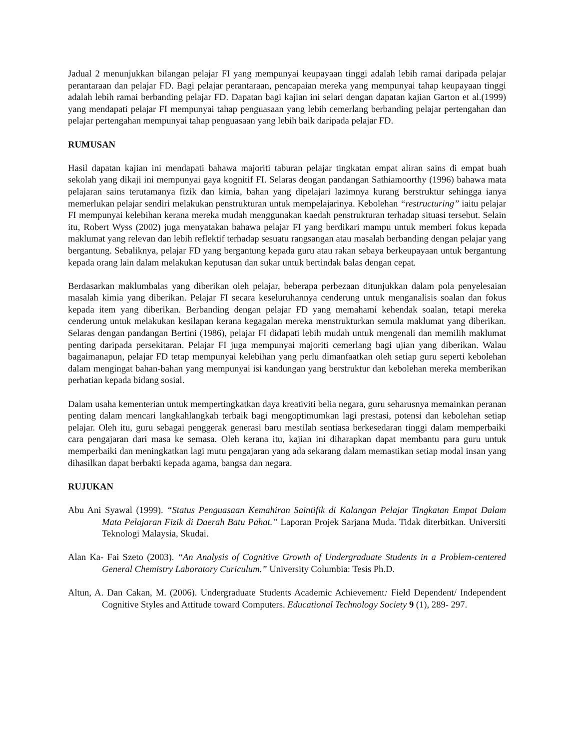Jadual 2 menunjukkan bilangan pelajar FI yang mempunyai keupayaan tinggi adalah lebih ramai daripada pelajar perantaraan dan pelajar FD. Bagi pelajar perantaraan, pencapaian mereka yang mempunyai tahap keupayaan tinggi adalah lebih ramai berbanding pelajar FD. Dapatan bagi kajian ini selari dengan dapatan kajian Garton et al.(1999) yang mendapati pelajar FI mempunyai tahap penguasaan yang lebih cemerlang berbanding pelajar pertengahan dan pelajar pertengahan mempunyai tahap penguasaan yang lebih baik daripada pelajar FD.
RUMUSAN
Hasil dapatan kajian ini mendapati bahawa majoriti taburan pelajar tingkatan empat aliran sains di empat buah sekolah yang dikaji ini mempunyai gaya kognitif FI. Selaras dengan pandangan Sathiamoorthy (1996) bahawa mata pelajaran sains terutamanya fizik dan kimia, bahan yang dipelajari lazimnya kurang berstruktur sehingga ianya memerlukan pelajar sendiri melakukan penstrukturan untuk mempelajarinya. Kebolehan “restructuring” iaitu pelajar FI mempunyai kelebihan kerana mereka mudah menggunakan kaedah penstrukturan terhadap situasi tersebut. Selain itu, Robert Wyss (2002) juga menyatakan bahawa pelajar FI yang berdikari mampu untuk memberi fokus kepada maklumat yang relevan dan lebih reflektif terhadap sesuatu rangsangan atau masalah berbanding dengan pelajar yang bergantung. Sebaliknya, pelajar FD yang bergantung kepada guru atau rakan sebaya berkeupayaan untuk bergantung kepada orang lain dalam melakukan keputusan dan sukar untuk bertindak balas dengan cepat.
Berdasarkan maklumbalas yang diberikan oleh pelajar, beberapa perbezaan ditunjukkan dalam pola penyelesaian masalah kimia yang diberikan. Pelajar FI secara keseluruhannya cenderung untuk menganalisis soalan dan fokus kepada item yang diberikan. Berbanding dengan pelajar FD yang memahami kehendak soalan, tetapi mereka cenderung untuk melakukan kesilapan kerana kegagalan mereka menstrukturkan semula maklumat yang diberikan. Selaras dengan pandangan Bertini (1986), pelajar FI didapati lebih mudah untuk mengenali dan memilih maklumat penting daripada persekitaran. Pelajar FI juga mempunyai majoriti cemerlang bagi ujian yang diberikan. Walau bagaimanapun, pelajar FD tetap mempunyai kelebihan yang perlu dimanfaatkan oleh setiap guru seperti kebolehan dalam mengingat bahan-bahan yang mempunyai isi kandungan yang berstruktur dan kebolehan mereka memberikan perhatian kepada bidang sosial.
Dalam usaha kementerian untuk mempertingkatkan daya kreativiti belia negara, guru seharusnya memainkan peranan penting dalam mencari langkahlangkah terbaik bagi mengoptimumkan lagi prestasi, potensi dan kebolehan setiap pelajar. Oleh itu, guru sebagai penggerak generasi baru mestilah sentiasa berkesedaran tinggi dalam memperbaiki cara pengajaran dari masa ke semasa. Oleh kerana itu, kajian ini diharapkan dapat membantu para guru untuk memperbaiki dan meningkatkan lagi mutu pengajaran yang ada sekarang dalam memastikan setiap modal insan yang dihasilkan dapat berbakti kepada agama, bangsa dan negara.
RUJUKAN
Abu Ani Syawal (1999). “Status Penguasaan Kemahiran Saintifik di Kalangan Pelajar Tingkatan Empat Dalam Mata Pelajaran Fizik di Daerah Batu Pahat.” Laporan Projek Sarjana Muda. Tidak diterbitkan. Universiti Teknologi Malaysia, Skudai.
Alan Ka- Fai Szeto (2003). “An Analysis of Cognitive Growth of Undergraduate Students in a Problem-centered General Chemistry Laboratory Curiculum.” University Columbia: Tesis Ph.D.
Altun, A. Dan Cakan, M. (2006). Undergraduate Students Academic Achievement: Field Dependent/ Independent Cognitive Styles and Attitude toward Computers. Educational Technology Society 9 (1), 289- 297.